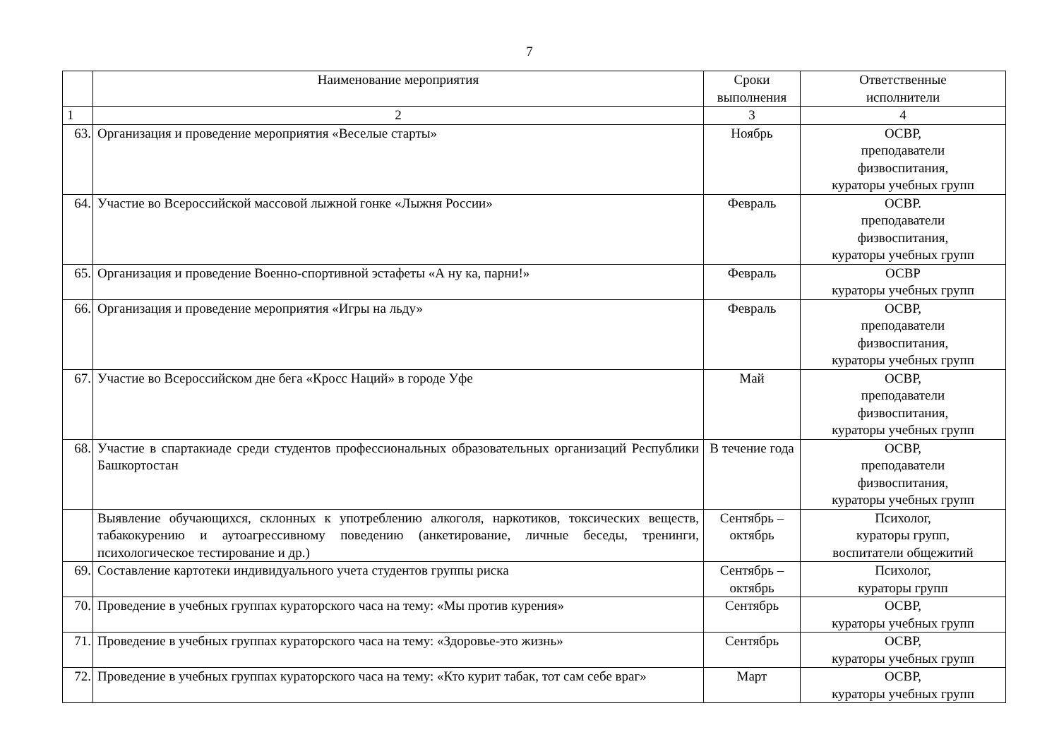7
| | Наименование мероприятия | Сроки выполнения | Ответственные исполнители |
| --- | --- | --- | --- |
| 1 | 2 | 3 | 4 |
| 63. | Организация и проведение мероприятия «Веселые старты» | Ноябрь | ОСВР, преподаватели физвоспитания, кураторы учебных групп |
| 64. | Участие во Всероссийской массовой лыжной гонке «Лыжня России» | Февраль | ОСВР. преподаватели физвоспитания, кураторы учебных групп |
| 65. | Организация и проведение Военно-спортивной эстафеты «А ну ка, парни!» | Февраль | ОСВР кураторы учебных групп |
| 66. | Организация и проведение мероприятия «Игры на льду» | Февраль | ОСВР, преподаватели физвоспитания, кураторы учебных групп |
| 67. | Участие во Всероссийском дне бега «Кросс Наций» в городе Уфе | Май | ОСВР, преподаватели физвоспитания, кураторы учебных групп |
| 68. | Участие в спартакиаде среди студентов профессиональных образовательных организаций Республики Башкортостан | В течение года | ОСВР, преподаватели физвоспитания, кураторы учебных групп |
| | Выявление обучающихся, склонных к употреблению алкоголя, наркотиков, токсических веществ, табакокурению и аутоагрессивному поведению (анкетирование, личные беседы, тренинги, психологическое тестирование и др.) | Сентябрь – октябрь | Психолог, кураторы групп, воспитатели общежитий |
| 69. | Составление картотеки индивидуального учета студентов группы риска | Сентябрь – октябрь | Психолог, кураторы групп |
| 70. | Проведение в учебных группах кураторского часа на тему: «Мы против курения» | Сентябрь | ОСВР, кураторы учебных групп |
| 71. | Проведение в учебных группах кураторского часа на тему: «Здоровье-это жизнь» | Сентябрь | ОСВР, кураторы учебных групп |
| 72. | Проведение в учебных группах кураторского часа на тему: «Кто курит табак, тот сам себе враг» | Март | ОСВР, кураторы учебных групп |